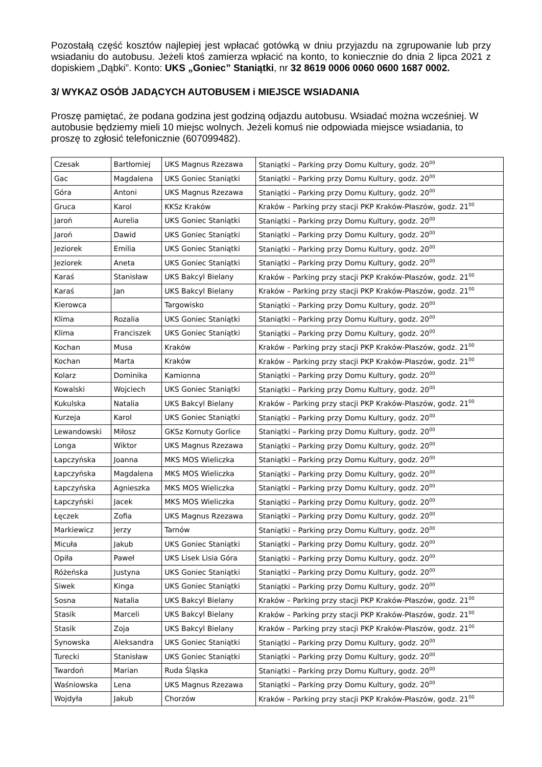Pozostałą część kosztów najlepiej jest wpłacać gotówką w dniu przyjazdu na zgrupowanie lub przy wsiadaniu do autobusu. Jeżeli ktoś zamierza wpłacić na konto, to koniecznie do dnia 2 lipca 2021 z dopiskiem „Dąbki”. Konto: UKS „Goniec” Staniątki, nr 32 8619 0006 0060 0600 1687 0002.
3/ WYKAZ OSÓB JADĄCYCH AUTOBUSEM i MIEJSCE WSIADANIA
Proszę pamiętać, że podana godzina jest godziną odjazdu autobusu. Wsiadać można wcześniej. W autobusie będziemy mieli 10 miejsc wolnych. Jeżeli komuś nie odpowiada miejsce wsiadania, to proszę to zgłosić telefonicznie (607099482).
| Czesak | Bartłomiej | UKS Magnus Rzezawa | Staniątki – Parking przy Domu Kultury, godz. 20<sup>00</sup> |
| Gac | Magdalena | UKS Goniec Staniątki | Staniątki – Parking przy Domu Kultury, godz. 20<sup>00</sup> |
| Góra | Antoni | UKS Magnus Rzezawa | Staniątki – Parking przy Domu Kultury, godz. 20<sup>00</sup> |
| Gruca | Karol | KKSz Kraków | Kraków – Parking przy stacji PKP Kraków-Płaszów, godz. 21<sup>00</sup> |
| Jaroń | Aurelia | UKS Goniec Staniątki | Staniątki – Parking przy Domu Kultury, godz. 20<sup>00</sup> |
| Jaroń | Dawid | UKS Goniec Staniątki | Staniątki – Parking przy Domu Kultury, godz. 20<sup>00</sup> |
| Jeziorek | Emilia | UKS Goniec Staniątki | Staniątki – Parking przy Domu Kultury, godz. 20<sup>00</sup> |
| Jeziorek | Aneta | UKS Goniec Staniątki | Staniątki – Parking przy Domu Kultury, godz. 20<sup>00</sup> |
| Karaś | Stanisław | UKS Bakcyl Bielany | Kraków – Parking przy stacji PKP Kraków-Płaszów, godz. 21<sup>00</sup> |
| Karaś | Jan | UKS Bakcyl Bielany | Kraków – Parking przy stacji PKP Kraków-Płaszów, godz. 21<sup>00</sup> |
| Kierowca | | Targowisko | Staniątki – Parking przy Domu Kultury, godz. 20<sup>00</sup> |
| Klima | Rozalia | UKS Goniec Staniątki | Staniątki – Parking przy Domu Kultury, godz. 20<sup>00</sup> |
| Klima | Franciszek | UKS Goniec Staniątki | Staniątki – Parking przy Domu Kultury, godz. 20<sup>00</sup> |
| Kochan | Musa | Kraków | Kraków – Parking przy stacji PKP Kraków-Płaszów, godz. 21<sup>00</sup> |
| Kochan | Marta | Kraków | Kraków – Parking przy stacji PKP Kraków-Płaszów, godz. 21<sup>00</sup> |
| Kolarz | Dominika | Kamionna | Staniątki – Parking przy Domu Kultury, godz. 20<sup>00</sup> |
| Kowalski | Wojciech | UKS Goniec Staniątki | Staniątki – Parking przy Domu Kultury, godz. 20<sup>00</sup> |
| Kukulska | Natalia | UKS Bakcyl Bielany | Kraków – Parking przy stacji PKP Kraków-Płaszów, godz. 21<sup>00</sup> |
| Kurzeja | Karol | UKS Goniec Staniątki | Staniątki – Parking przy Domu Kultury, godz. 20<sup>00</sup> |
| Lewandowski | Miłosz | GKSz Kornuty Gorlice | Staniątki – Parking przy Domu Kultury, godz. 20<sup>00</sup> |
| Longa | Wiktor | UKS Magnus Rzezawa | Staniątki – Parking przy Domu Kultury, godz. 20<sup>00</sup> |
| Łapczyńska | Joanna | MKS MOS Wieliczka | Staniątki – Parking przy Domu Kultury, godz. 20<sup>00</sup> |
| Łapczyńska | Magdalena | MKS MOS Wieliczka | Staniątki – Parking przy Domu Kultury, godz. 20<sup>00</sup> |
| Łapczyńska | Agnieszka | MKS MOS Wieliczka | Staniątki – Parking przy Domu Kultury, godz. 20<sup>00</sup> |
| Łapczyński | Jacek | MKS MOS Wieliczka | Staniątki – Parking przy Domu Kultury, godz. 20<sup>00</sup> |
| Łęczek | Zofia | UKS Magnus Rzezawa | Staniątki – Parking przy Domu Kultury, godz. 20<sup>00</sup> |
| Markiewicz | Jerzy | Tarnów | Staniątki – Parking przy Domu Kultury, godz. 20<sup>00</sup> |
| Micuła | Jakub | UKS Goniec Staniątki | Staniątki – Parking przy Domu Kultury, godz. 20<sup>00</sup> |
| Opiła | Paweł | UKS Lisek Lisia Góra | Staniątki – Parking przy Domu Kultury, godz. 20<sup>00</sup> |
| Różeńska | Justyna | UKS Goniec Staniątki | Staniątki – Parking przy Domu Kultury, godz. 20<sup>00</sup> |
| Siwek | Kinga | UKS Goniec Staniątki | Staniątki – Parking przy Domu Kultury, godz. 20<sup>00</sup> |
| Sosna | Natalia | UKS Bakcyl Bielany | Kraków – Parking przy stacji PKP Kraków-Płaszów, godz. 21<sup>00</sup> |
| Stasik | Marceli | UKS Bakcyl Bielany | Kraków – Parking przy stacji PKP Kraków-Płaszów, godz. 21<sup>00</sup> |
| Stasik | Zoja | UKS Bakcyl Bielany | Kraków – Parking przy stacji PKP Kraków-Płaszów, godz. 21<sup>00</sup> |
| Synowska | Aleksandra | UKS Goniec Staniątki | Staniątki – Parking przy Domu Kultury, godz. 20<sup>00</sup> |
| Turecki | Stanisław | UKS Goniec Staniątki | Staniątki – Parking przy Domu Kultury, godz. 20<sup>00</sup> |
| Twardoń | Marian | Ruda Śląska | Staniątki – Parking przy Domu Kultury, godz. 20<sup>00</sup> |
| Waśniowska | Lena | UKS Magnus Rzezawa | Staniątki – Parking przy Domu Kultury, godz. 20<sup>00</sup> |
| Wojdyła | Jakub | Chorzów | Kraków – Parking przy stacji PKP Kraków-Płaszów, godz. 21<sup>00</sup> |